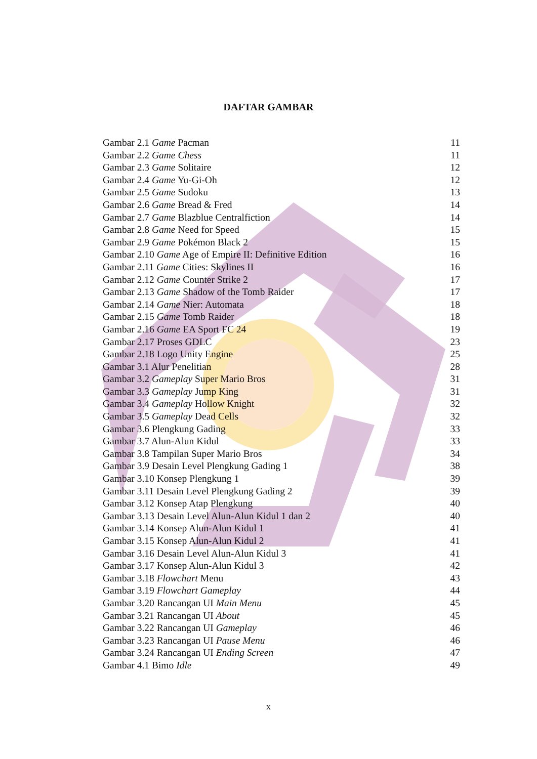DAFTAR GAMBAR
Gambar 2.1 Game Pacman 11
Gambar 2.2 Game Chess 11
Gambar 2.3 Game Solitaire 12
Gambar 2.4 Game Yu-Gi-Oh 12
Gambar 2.5 Game Sudoku 13
Gambar 2.6 Game Bread & Fred 14
Gambar 2.7 Game Blazblue Centralfiction 14
Gambar 2.8 Game Need for Speed 15
Gambar 2.9 Game Pokémon Black 2 15
Gambar 2.10 Game Age of Empire II: Definitive Edition 16
Gambar 2.11 Game Cities: Skylines II 16
Gambar 2.12 Game Counter Strike 2 17
Gambar 2.13 Game Shadow of the Tomb Raider 17
Gambar 2.14 Game Nier: Automata 18
Gambar 2.15 Game Tomb Raider 18
Gambar 2.16 Game EA Sport FC 24 19
Gambar 2.17 Proses GDLC 23
Gambar 2.18 Logo Unity Engine 25
Gambar 3.1 Alur Penelitian 28
Gambar 3.2 Gameplay Super Mario Bros 31
Gambar 3.3 Gameplay Jump King 31
Gambar 3.4 Gameplay Hollow Knight 32
Gambar 3.5 Gameplay Dead Cells 32
Gambar 3.6 Plengkung Gading 33
Gambar 3.7 Alun-Alun Kidul 33
Gambar 3.8 Tampilan Super Mario Bros 34
Gambar 3.9 Desain Level Plengkung Gading 1 38
Gambar 3.10 Konsep Plengkung 1 39
Gambar 3.11 Desain Level Plengkung Gading 2 39
Gambar 3.12 Konsep Atap Plengkung 40
Gambar 3.13 Desain Level Alun-Alun Kidul 1 dan 2 40
Gambar 3.14 Konsep Alun-Alun Kidul 1 41
Gambar 3.15 Konsep Alun-Alun Kidul 2 41
Gambar 3.16 Desain Level Alun-Alun Kidul 3 41
Gambar 3.17 Konsep Alun-Alun Kidul 3 42
Gambar 3.18 Flowchart Menu 43
Gambar 3.19 Flowchart Gameplay 44
Gambar 3.20 Rancangan UI Main Menu 45
Gambar 3.21 Rancangan UI About 45
Gambar 3.22 Rancangan UI Gameplay 46
Gambar 3.23 Rancangan UI Pause Menu 46
Gambar 3.24 Rancangan UI Ending Screen 47
Gambar 4.1 Bimo Idle 49
x